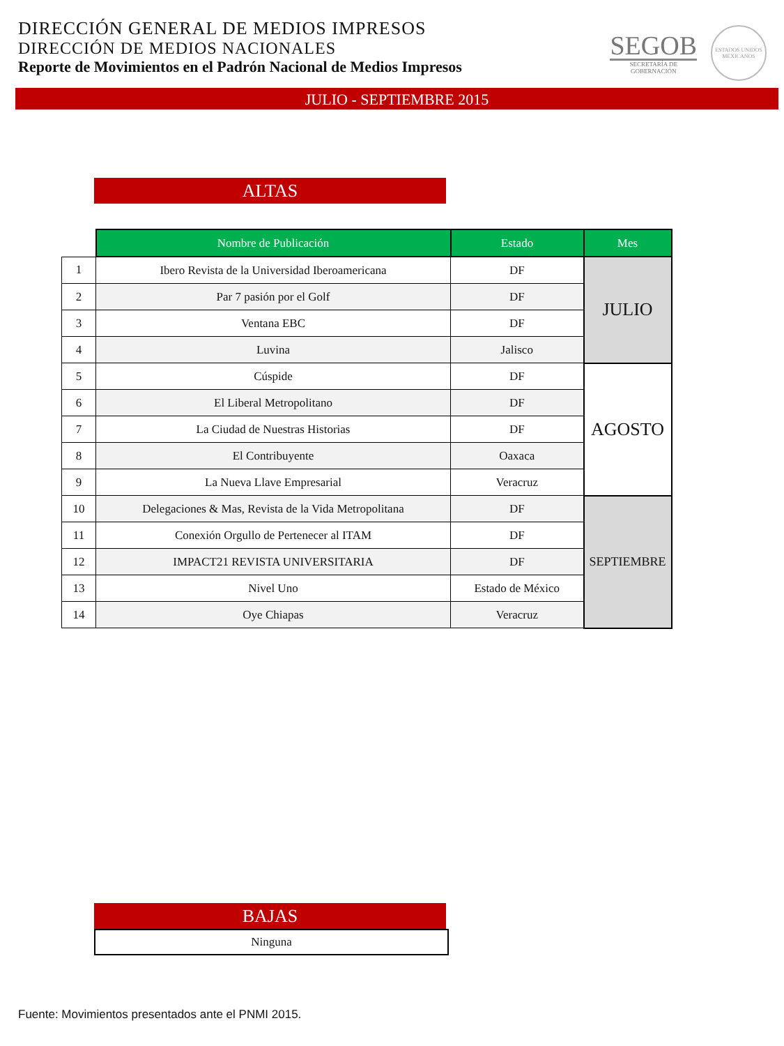DIRECCIÓN GENERAL DE MEDIOS IMPRESOS
DIRECCIÓN DE MEDIOS NACIONALES
Reporte de Movimientos en el Padrón Nacional de Medios Impresos
SEGOB
SECRETARÍA DE
GOBERNACIÓN
ESTADOS UNIDOS MEXICANOS
JULIO - SEPTIEMBRE 2015
ALTAS
| | Nombre de Publicación | Estado | Mes |
| 1 | Ibero Revista de la Universidad Iberoamericana | DF | JULIO |
| 2 | Par 7 pasión por el Golf | DF | |
| 3 | Ventana EBC | DF | |
| 4 | Luvina | Jalisco | |
| 5 | Cúspide | DF | AGOSTO |
| 6 | El Liberal Metropolitano | DF | |
| 7 | La Ciudad de Nuestras Historias | DF | |
| 8 | El Contribuyente | Oaxaca | |
| 9 | La Nueva Llave Empresarial | Veracruz | |
| 10 | Delegaciones & Mas, Revista de la Vida Metropolitana | DF | SEPTIEMBRE |
| 11 | Conexión Orgullo de Pertenecer al ITAM | DF | |
| 12 | IMPACT21 REVISTA UNIVERSITARIA | DF | |
| 13 | Nivel Uno | Estado de México | |
| 14 | Oye Chiapas | Veracruz | |
BAJAS
Ninguna
Fuente: Movimientos presentados ante el PNMI 2015.